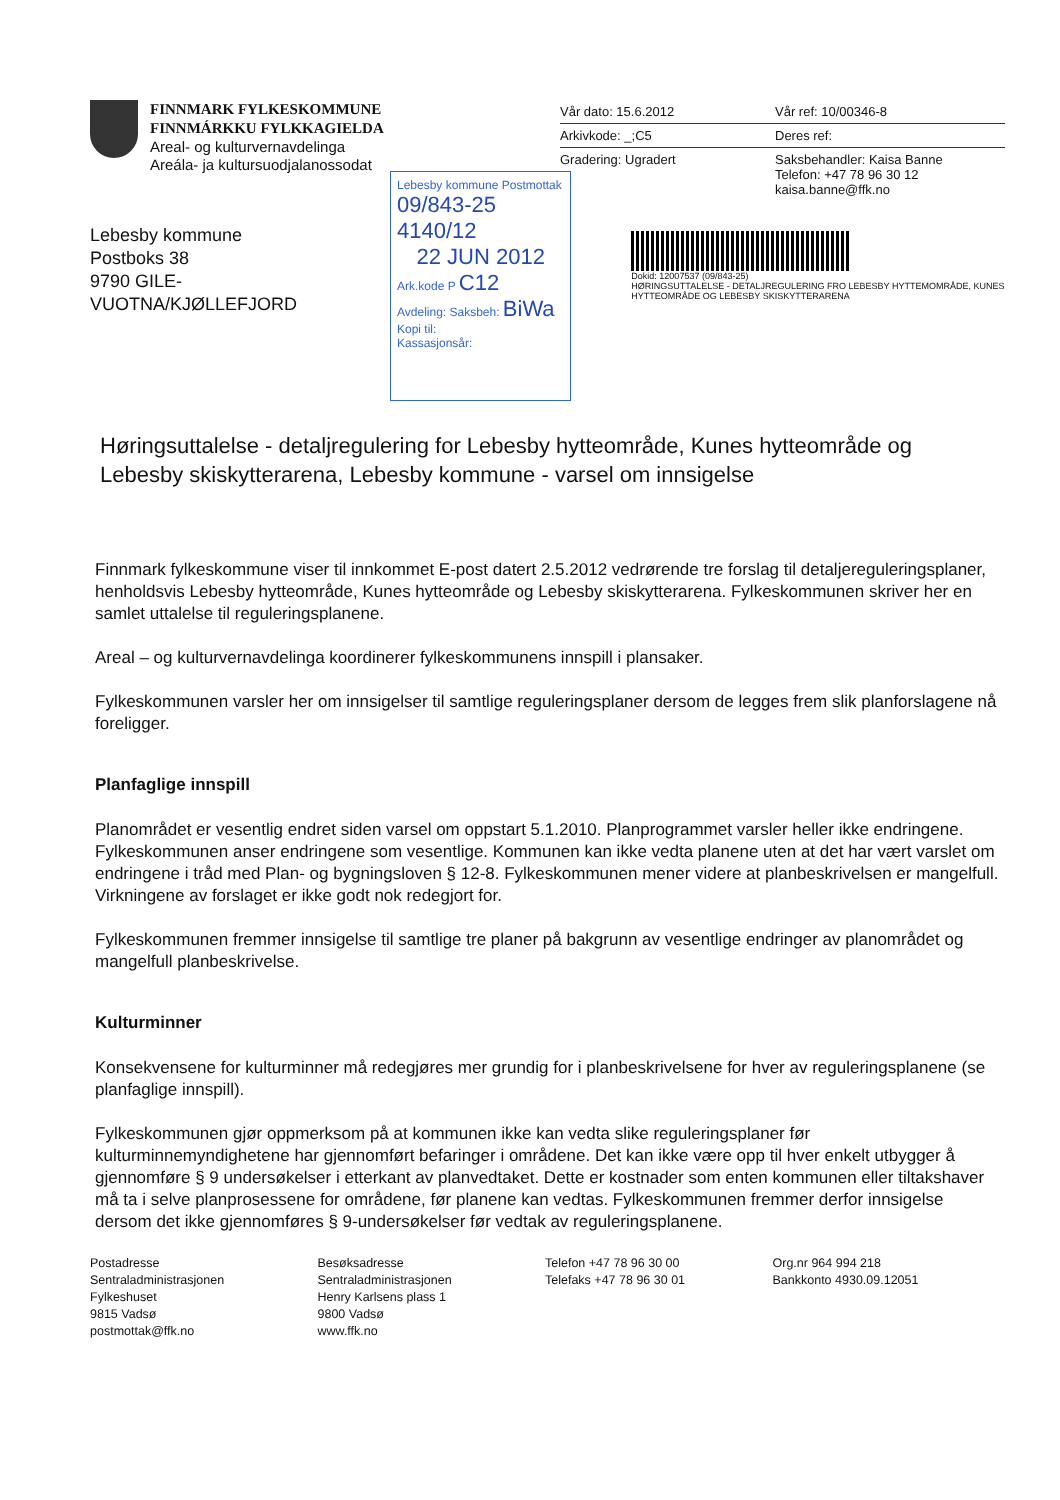FINNMARK FYLKESKOMMUNE
FINNMÁRKKU FYLKKAGIELDA
Areal- og kulturvernavdelinga
Areála- ja kultursuodjalanossodat
Lebesby kommune
Postboks 38
9790 GILE-
VUOTNA/KJØLLEFJORD
Vår dato: 15.6.2012
Arkivkode: _;C5
Gradering: Ugradert
Vår ref: 10/00346-8
Deres ref:
Saksbehandler: Kaisa Banne
Telefon: +47 78 96 30 12
kaisa.banne@ffk.no
Lebesby kommune Postmottak
09/843-25 4140/12
22 JUN 2012
Ark.kode P C12
Avdeling: Saksbeh: BiWa
Kopi til:
Kassasjonsår:
Dokid: 12007537 (09/843-25)
HØRINGSUTTALELSE - DETALJREGULERING FRO LEBESBY HYTTEMOMRÅDE, KUNES HYTTEOMRÅDE OG LEBESBY SKISKYTTERARENA
Høringsuttalelse - detaljregulering for Lebesby hytteområde, Kunes hytteområde og Lebesby skiskytterarena, Lebesby kommune - varsel om innsigelse
Finnmark fylkeskommune viser til innkommet E-post datert 2.5.2012 vedrørende tre forslag til detaljereguleringsplaner, henholdsvis Lebesby hytteområde, Kunes hytteområde og Lebesby skiskytterarena. Fylkeskommunen skriver her en samlet uttalelse til reguleringsplanene.
Areal – og kulturvernavdelinga koordinerer fylkeskommunens innspill i plansaker.
Fylkeskommunen varsler her om innsigelser til samtlige reguleringsplaner dersom de legges frem slik planforslagene nå foreligger.
Planfaglige innspill
Planområdet er vesentlig endret siden varsel om oppstart 5.1.2010. Planprogrammet varsler heller ikke endringene. Fylkeskommunen anser endringene som vesentlige. Kommunen kan ikke vedta planene uten at det har vært varslet om endringene i tråd med Plan- og bygningsloven § 12-8. Fylkeskommunen mener videre at planbeskrivelsen er mangelfull. Virkningene av forslaget er ikke godt nok redegjort for.
Fylkeskommunen fremmer innsigelse til samtlige tre planer på bakgrunn av vesentlige endringer av planområdet og mangelfull planbeskrivelse.
Kulturminner
Konsekvensene for kulturminner må redegjøres mer grundig for i planbeskrivelsene for hver av reguleringsplanene (se planfaglige innspill).
Fylkeskommunen gjør oppmerksom på at kommunen ikke kan vedta slike reguleringsplaner før kulturminnemyndighetene har gjennomført befaringer i områdene. Det kan ikke være opp til hver enkelt utbygger å gjennomføre § 9 undersøkelser i etterkant av planvedtaket. Dette er kostnader som enten kommunen eller tiltakshaver må ta i selve planprosessene for områdene, før planene kan vedtas. Fylkeskommunen fremmer derfor innsigelse dersom det ikke gjennomføres § 9-undersøkelser før vedtak av reguleringsplanene.
Postadresse
Sentraladministrasjonen
Fylkeshuset
9815 Vadsø
postmottak@ffk.no
Besøksadresse
Sentraladministrasjonen
Henry Karlsens plass 1
9800 Vadsø
www.ffk.no
Telefon +47 78 96 30 00
Telefaks +47 78 96 30 01
Org.nr 964 994 218
Bankkonto 4930.09.12051